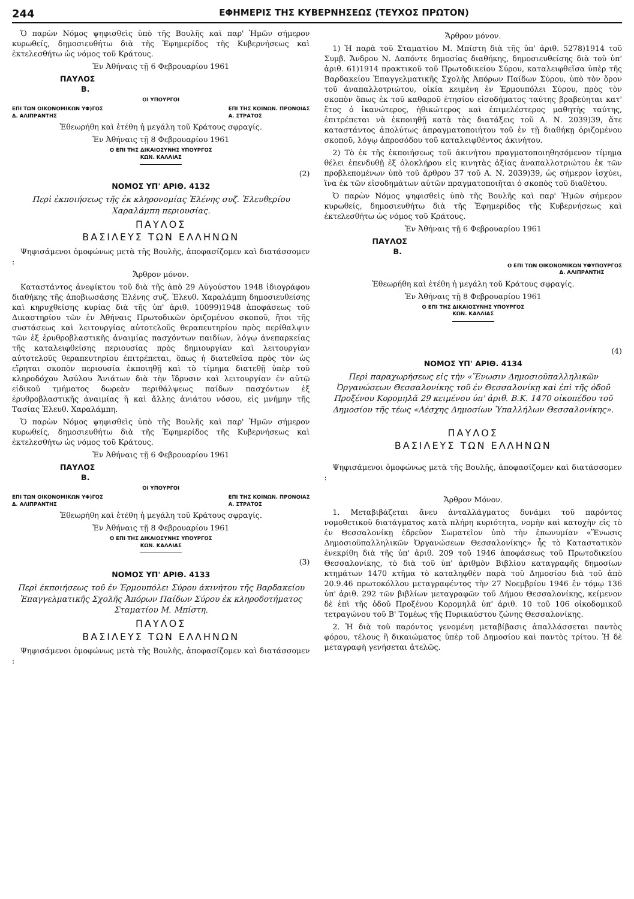244
ΕΦΗΜΕΡΙΣ ΤΗΣ ΚΥΒΕΡΝΗΣΕΩΣ (ΤΕΥΧΟΣ ΠΡΩΤΟΝ)
Ὁ παρὼν Νόμος ψηφισθεὶς ὑπὸ τῆς Βουλῆς καὶ παρ' Ἡμῶν σήμερον κυρωθείς, δημοσιευθήτω διὰ τῆς Ἐφημερίδος τῆς Κυβερνήσεως καὶ ἐκτελεσθήτω ὡς νόμος τοῦ Κράτους.
Ἐν Ἀθήναις τῇ 6 Φεβρουαρίου 1961
ΠΑΥΛΟΣ
Β.
ΟΙ ΥΠΟΥΡΓΟΙ
ΕΠΙ ΤΩΝ ΟΙΚΟΝΟΜΙΚΩΝ ΥΦ)ΓΟΣ
Δ. ΑΛΙΠΡΑΝΤΗΣ ΕΠΙ ΤΗΣ ΚΟΙΝΩΝ. ΠΡΟΝΟΙΑΣ
Α. ΣΤΡΑΤΟΣ
Ἐθεωρήθη καὶ ἐτέθη ἡ μεγάλη τοῦ Κράτους σφραγίς.
Ἐν Ἀθήναις τῇ 8 Φεβρουαρίου 1961
Ο ΕΠΙ ΤΗΣ ΔΙΚΑΙΟΣΥΝΗΣ ΥΠΟΥΡΓΟΣ
ΚΩΝ. ΚΑΛΛΙΑΣ
(2)
ΝΟΜΟΣ ΥΠ' ΑΡΙΘ. 4132
Περὶ ἐκποιήσεως τῆς ἐκ κληρονομίας Ἑλένης συζ. Ἐλευθερίου Χαραλάμπη περιουσίας.
ΠΑΥΛΟΣ
ΒΑΣΙΛΕΥΣ ΤΩΝ ΕΛΛΗΝΩΝ
Ψηφισάμενοι ὁμοφώνως μετὰ τῆς Βουλῆς, ἀποφασίζομεν καὶ διατάσσομεν :
Ἄρθρον μόνον.
Καταστάντος ἀνεφίκτου τοῦ διὰ τῆς ἀπὸ 29 Αὐγούστου 1948 ἰδιογράφου διαθήκης τῆς ἀποβιωσάσης Ἑλένης συζ. Ἐλευθ. Χαραλάμπη δημοσιευθείσης καὶ κηρυχθείσης κυρίας διὰ τῆς ὑπ' ἀριθ. 10099)1948 ἀποφάσεως τοῦ Δικαστηρίου τῶν ἐν Ἀθήναις Πρωτοδικῶν ὁριζομένου σκοποῦ, ἤτοι τῆς συστάσεως καὶ λειτουργίας αὐτοτελοῦς θεραπευτηρίου πρὸς περίθαλψιν τῶν ἐξ ἐρυθροβλαστικῆς ἀναιμίας πασχόντων παιδίων, λόγῳ ἀνεπαρκείας τῆς καταλειφθείσης περιουσίας πρὸς δημιουργίαν καὶ λειτουργίαν αὐτοτελοῦς θεραπευτηρίου ἐπιτρέπεται, ὅπως ἡ διατεθεῖσα πρὸς τὸν ὡς εἴρηται σκοπὸν περιουσία ἐκποιηθῇ καὶ τὸ τίμημα διατεθῇ ὑπὲρ τοῦ κληροδόχου Ἀσύλου Ἀνιάτων διὰ τὴν ἵδρυσιν καὶ λειτουργίαν ἐν αὐτῷ εἰδικοῦ τμήματος δωρεὰν περιθάλψεως παίδων πασχόντων ἐξ ἐρυθροβλαστικῆς ἀναιμίας ἢ καὶ ἄλλης ἀνιάτου νόσου, εἰς μνήμην τῆς Τασίας Ἐλευθ. Χαραλάμπη.
Ὁ παρὼν Νόμος ψηφισθεὶς ὑπὸ τῆς Βουλῆς καὶ παρ' Ἡμῶν σήμερον κυρωθείς, δημοσιευθήτω διὰ τῆς Ἐφημερίδος τῆς Κυβερνήσεως καὶ ἐκτελεσθήτω ὡς νόμος τοῦ Κράτους.
Ἐν Ἀθήναις τῇ 6 Φεβρουαρίου 1961
ΠΑΥΛΟΣ
Β.
ΟΙ ΥΠΟΥΡΓΟΙ
ΕΠΙ ΤΩΝ ΟΙΚΟΝΟΜΙΚΩΝ ΥΦ)ΓΟΣ
Δ. ΑΛΙΠΡΑΝΤΗΣ ΕΠΙ ΤΗΣ ΚΟΙΝΩΝ. ΠΡΟΝΟΙΑΣ
Α. ΣΤΡΑΤΟΣ
Ἐθεωρήθη καὶ ἐτέθη ἡ μεγάλη τοῦ Κράτους σφραγίς.
Ἐν Ἀθήναις τῇ 8 Φεβρουαρίου 1961
Ο ΕΠΙ ΤΗΣ ΔΙΚΑΙΟΣΥΝΗΣ ΥΠΟΥΡΓΟΣ
ΚΩΝ. ΚΑΛΛΙΑΣ
(3)
ΝΟΜΟΣ ΥΠ' ΑΡΙΘ. 4133
Περὶ ἐκποιήσεως τοῦ ἐν Ἑρμουπόλει Σύρου ἀκινήτου τῆς Βαρδακείου Ἐπαγγελματικῆς Σχολῆς Ἀπόρων Παίδων Σύρου ἐκ κληροδοτήματος Σταματίου Μ. Μπίστη.
ΠΑΥΛΟΣ
ΒΑΣΙΛΕΥΣ ΤΩΝ ΕΛΛΗΝΩΝ
Ψηφισάμενοι ὁμοφώνως μετὰ τῆς Βουλῆς, ἀποφασίζομεν καὶ διατάσσομεν :
Ἄρθρον μόνον.
1) Ἡ παρὰ τοῦ Σταματίου Μ. Μπίστη διὰ τῆς ὑπ' ἀριθ. 5278)1914 τοῦ Συμβ. Ἄνδρου Ν. Δαπόντε δημοσίας διαθήκης, δημοσιευθείσης διὰ τοῦ ὑπ' ἀριθ. 61)1914 πρακτικοῦ τοῦ Πρωτοδικείου Σύρου, καταλειφθεῖσα ὑπὲρ τῆς Βαρδακείου Ἐπαγγελματικῆς Σχολῆς Ἀπόρων Παίδων Σύρου, ὑπὸ τὸν ὅρον τοῦ ἀναπαλλοτριώτου, οἰκία κειμένη ἐν Ἑρμουπόλει Σύρου, πρὸς τὸν σκοπὸν ὅπως ἐκ τοῦ καθαροῦ ἐτησίου εἰσοδήματος ταύτης βραβεύηται κατ' ἔτος ὁ ἱκανώτερος, ἠθικώτερος καὶ ἐπιμελέστερος μαθητὴς ταύτης, ἐπιτρέπεται νὰ ἐκποιηθῇ κατὰ τὰς διατάξεις τοῦ Α. Ν. 2039)39, ἅτε καταστάντος ἀπολύτως ἀπραγματοποιήτου τοῦ ἐν τῇ διαθήκῃ ὁριζομένου σκοποῦ, λόγῳ ἀπροσόδου τοῦ καταλειφθέντος ἀκινήτου.
2) Τὸ ἐκ τῆς ἐκποιήσεως τοῦ ἀκινήτου πραγματοποιηθησόμενον τίμημα θέλει ἐπενδυθῇ ἐξ ὁλοκλήρου εἰς κινητὰς ἀξίας ἀναπαλλοτριώτου ἐκ τῶν προβλεπομένων ὑπὸ τοῦ ἄρθρου 37 τοῦ Α. Ν. 2039)39, ὡς σήμερον ἰσχύει, ἵνα ἐκ τῶν εἰσοδημάτων αὐτῶν πραγματοποιῆται ὁ σκοπὸς τοῦ διαθέτου.
Ὁ παρὼν Νόμος ψηφισθεὶς ὑπὸ τῆς Βουλῆς καὶ παρ' Ἡμῶν σήμερον κυρωθείς, δημοσιευθήτω διὰ τῆς Ἐφημερίδος τῆς Κυβερνήσεως καὶ ἐκτελεσθήτω ὡς νόμος τοῦ Κράτους.
Ἐν Ἀθήναις τῇ 6 Φεβρουαρίου 1961
ΠΑΥΛΟΣ
Β.
Ο ΕΠΙ ΤΩΝ ΟΙΚΟΝΟΜΙΚΩΝ ΥΦΥΠΟΥΡΓΟΣ
Δ. ΑΛΙΠΡΑΝΤΗΣ
Ἐθεωρήθη καὶ ἐτέθη ἡ μεγάλη τοῦ Κράτους σφραγίς.
Ἐν Ἀθήναις τῇ 8 Φεβρουαρίου 1961
Ο ΕΠΙ ΤΗΣ ΔΙΚΑΙΟΣΥΝΗΣ ΥΠΟΥΡΓΟΣ
ΚΩΝ. ΚΑΛΛΙΑΣ
(4)
ΝΟΜΟΣ ΥΠ' ΑΡΙΘ. 4134
Περὶ παραχωρήσεως εἰς τὴν «Ἕνωσιν Δημοσιοϋπαλληλικῶν Ὀργανώσεων Θεσσαλονίκης τοῦ ἐν Θεσσαλονίκῃ καὶ ἐπὶ τῆς ὁδοῦ Προξένου Κορομηλᾶ 29 κειμένου ὑπ' ἀριθ. Β.Κ. 1470 οἰκοπέδου τοῦ Δημοσίου τῆς τέως «Λέσχης Δημοσίων Ὑπαλλήλων Θεσσαλονίκης».
ΠΑΥΛΟΣ
ΒΑΣΙΛΕΥΣ ΤΩΝ ΕΛΛΗΝΩΝ
Ψηφισάμενοι ὁμοφώνως μετὰ τῆς Βουλῆς, ἀποφασίζομεν καὶ διατάσσομεν :
Ἄρθρον Μόνον.
1. Μεταβιβάζεται ἄνευ ἀνταλλάγματος δυνάμει τοῦ παρόντος νομοθετικοῦ διατάγματος κατὰ πλήρη κυριότητα, νομὴν καὶ κατοχὴν εἰς τὸ ἐν Θεσσαλονίκῃ ἑδρεῦον Σωματεῖον ὑπὸ τὴν ἐπωνυμίαν «Ἕνωσις Δημοσιοϋπαλληλικῶν Ὀργανώσεων Θεσσαλονίκης» ἧς τὸ Καταστατικὸν ἐνεκρίθη διὰ τῆς ὑπ' ἀριθ. 209 τοῦ 1946 ἀποφάσεως τοῦ Πρωτοδικείου Θεσσαλονίκης, τὸ διὰ τοῦ ὑπ' ἀριθμὸν Βιβλίου καταγραφῆς δημοσίων κτημάτων 1470 κτῆμα τὸ καταληφθὲν παρὰ τοῦ Δημοσίου διὰ τοῦ ἀπὸ 20.9.46 πρωτοκόλλου μεταγραφέντος τὴν 27 Νοεμβρίου 1946 ἐν τόμῳ 136 ὑπ' ἀριθ. 292 τῶν βιβλίων μεταγραφῶν τοῦ Δήμου Θεσσαλονίκης, κείμενον δὲ ἐπὶ τῆς ὁδοῦ Προξένου Κορομηλᾶ ὑπ' ἀριθ. 10 τοῦ 106 οἰκοδομικοῦ τετραγώνου τοῦ Β' Τομέως τῆς Πυρικαύστου ζώνης Θεσσαλονίκης.
2. Ἡ διὰ τοῦ παρόντος γενομένη μεταβίβασις ἀπαλλάσσεται παντὸς φόρου, τέλους ἢ δικαιώματος ὑπὲρ τοῦ Δημοσίου καὶ παντὸς τρίτου. Ἡ δὲ μεταγραφὴ γενήσεται ἀτελῶς.